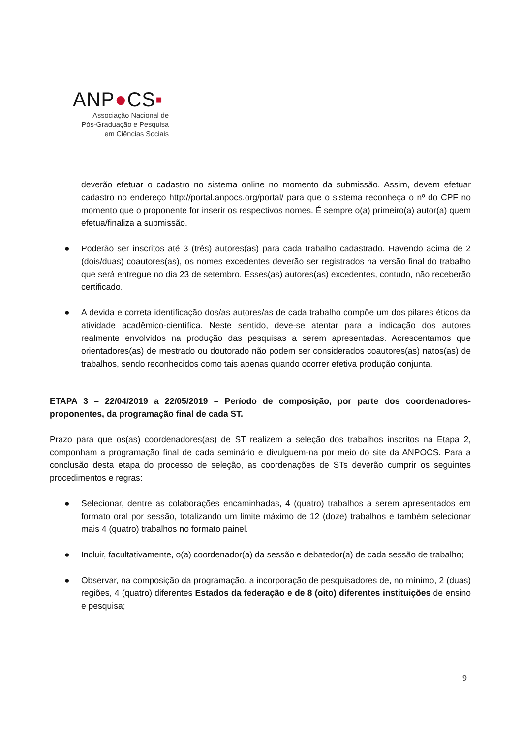ANP●CS▪
Associação Nacional de
Pós-Graduação e Pesquisa
em Ciências Sociais
deverão efetuar o cadastro no sistema online no momento da submissão. Assim, devem efetuar cadastro no endereço http://portal.anpocs.org/portal/ para que o sistema reconheça o nº do CPF no momento que o proponente for inserir os respectivos nomes. É sempre o(a) primeiro(a) autor(a) quem efetua/finaliza a submissão.
● Poderão ser inscritos até 3 (três) autores(as) para cada trabalho cadastrado. Havendo acima de 2 (dois/duas) coautores(as), os nomes excedentes deverão ser registrados na versão final do trabalho que será entregue no dia 23 de setembro. Esses(as) autores(as) excedentes, contudo, não receberão certificado.
● A devida e correta identificação dos/as autores/as de cada trabalho compõe um dos pilares éticos da atividade acadêmico-científica. Neste sentido, deve-se atentar para a indicação dos autores realmente envolvidos na produção das pesquisas a serem apresentadas. Acrescentamos que orientadores(as) de mestrado ou doutorado não podem ser considerados coautores(as) natos(as) de trabalhos, sendo reconhecidos como tais apenas quando ocorrer efetiva produção conjunta.
ETAPA 3 – 22/04/2019 a 22/05/2019 – Período de composição, por parte dos coordenadores-proponentes, da programação final de cada ST.
Prazo para que os(as) coordenadores(as) de ST realizem a seleção dos trabalhos inscritos na Etapa 2, componham a programação final de cada seminário e divulguem-na por meio do site da ANPOCS. Para a conclusão desta etapa do processo de seleção, as coordenações de STs deverão cumprir os seguintes procedimentos e regras:
● Selecionar, dentre as colaborações encaminhadas, 4 (quatro) trabalhos a serem apresentados em formato oral por sessão, totalizando um limite máximo de 12 (doze) trabalhos e também selecionar mais 4 (quatro) trabalhos no formato painel.
● Incluir, facultativamente, o(a) coordenador(a) da sessão e debatedor(a) de cada sessão de trabalho;
● Observar, na composição da programação, a incorporação de pesquisadores de, no mínimo, 2 (duas) regiões, 4 (quatro) diferentes Estados da federação e de 8 (oito) diferentes instituições de ensino e pesquisa;
9